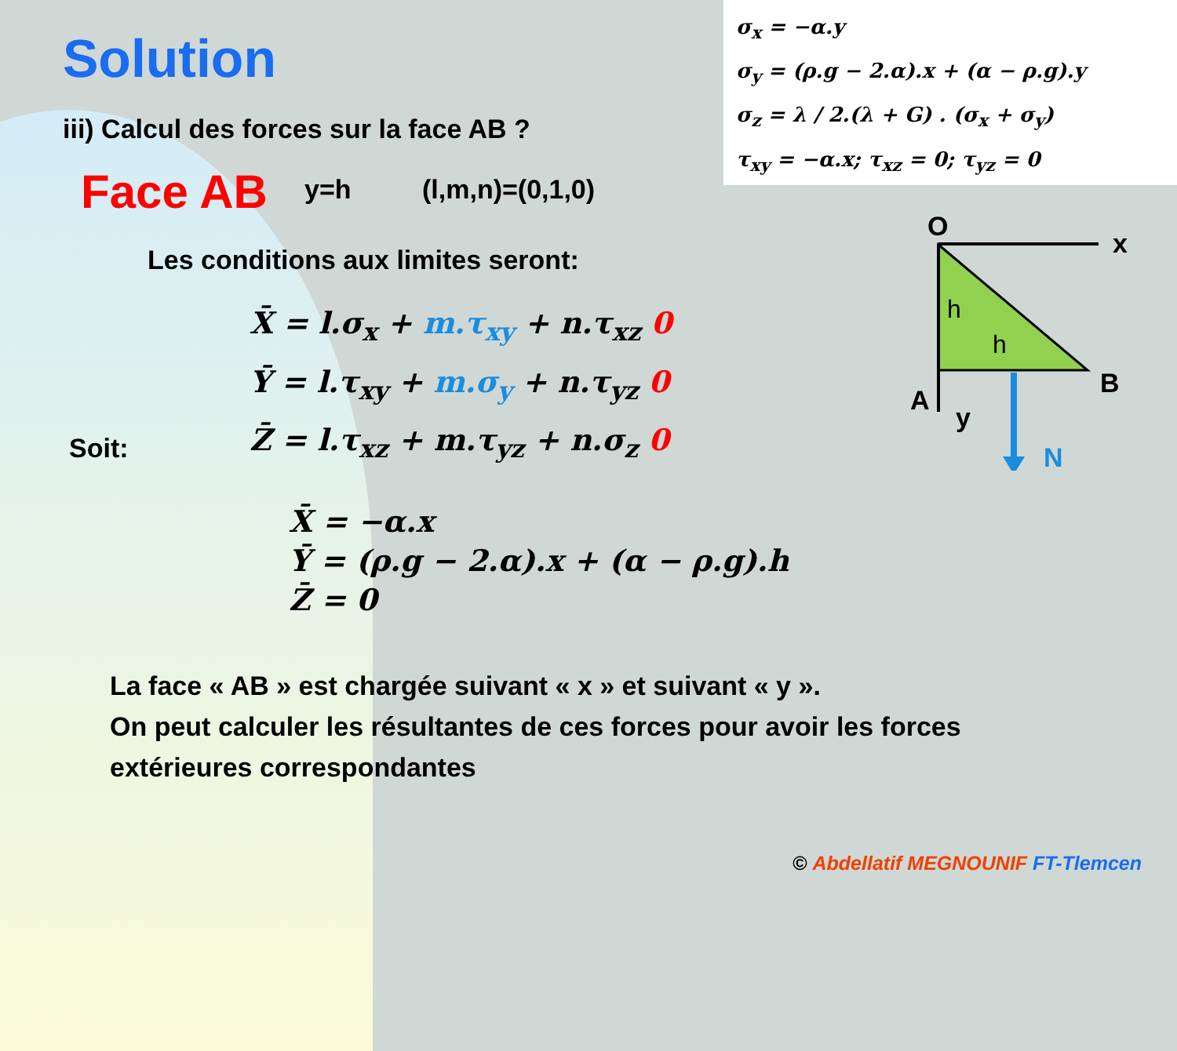Solution
σ<sub>x</sub> = −α.y
σ<sub>y</sub> = (ρ.g − 2.α).x + (α − ρ.g).y
σ<sub>z</sub> = λ / 2.(λ + G) . (σ<sub>x</sub> + σ<sub>y</sub>)
τ<sub>xy</sub> = −α.x; τ<sub>xz</sub> = 0; τ<sub>yz</sub> = 0
iii) Calcul des forces sur la face AB ?
Face AB y=h (l,m,n)=(0,1,0)
Les conditions aux limites seront:
X̄ = l.σ<sub>x</sub> + m.τ<sub>xy</sub> + n.τ<sub>xz</sub> 0
Ȳ = l.τ<sub>xy</sub> + m.σ<sub>y</sub> + n.τ<sub>yz</sub> 0
Z̄ = l.τ<sub>xz</sub> + m.τ<sub>yz</sub> + n.σ<sub>z</sub> 0
Soit:
X̄ = −α.x
Ȳ = (ρ.g − 2.α).x + (α − ρ.g).h
Z̄ = 0
La face « AB » est chargée suivant « x » et suivant « y ».
On peut calculer les résultantes de ces forces pour avoir les forces
extérieures correspondantes
O
x
A
B
y
N
h
h
© Abdellatif MEGNOUNIF FT-Tlemcen